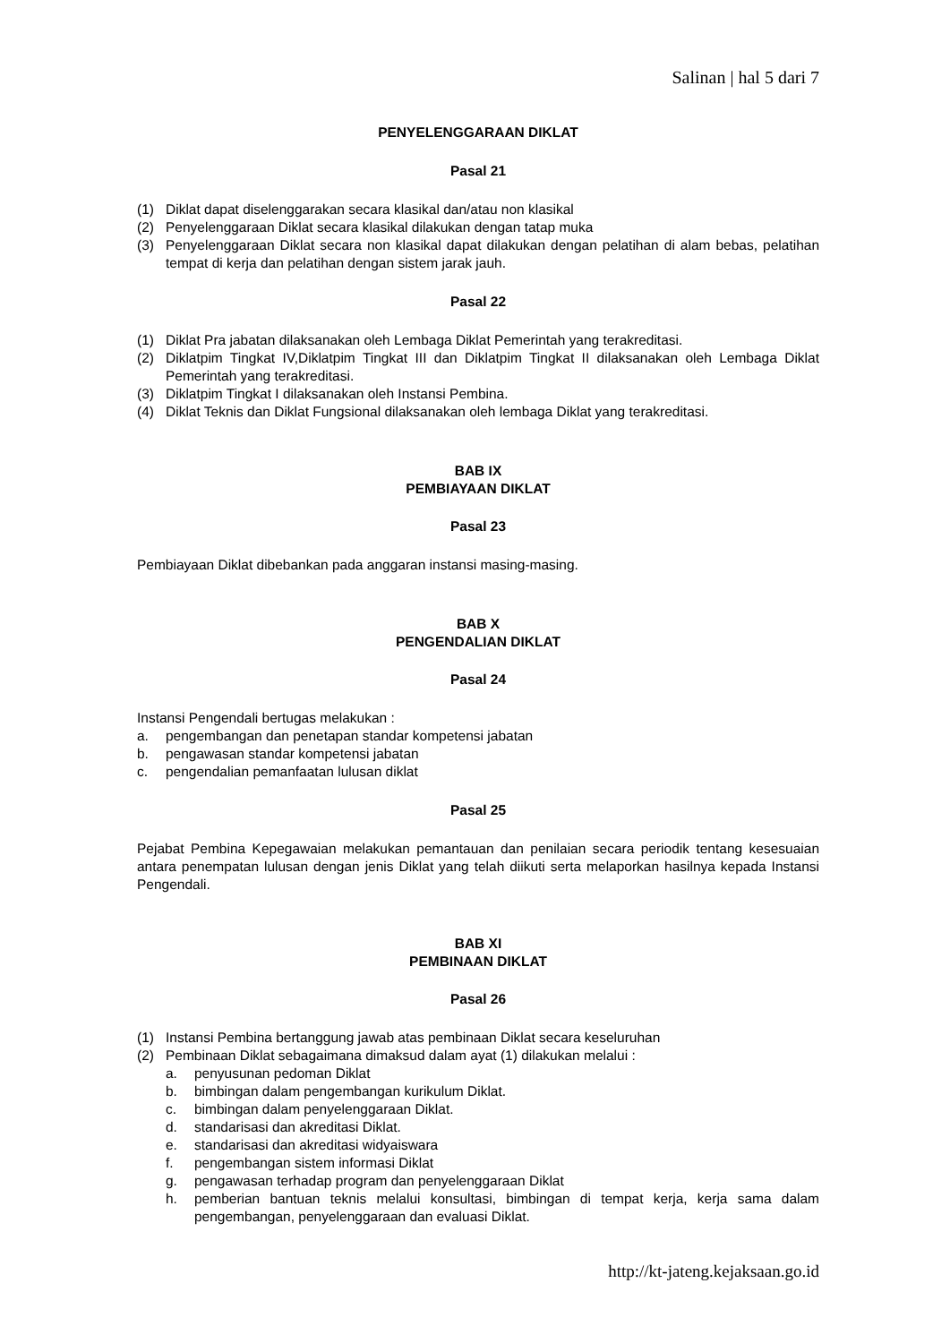Salinan | hal 5 dari 7
PENYELENGGARAAN DIKLAT
Pasal 21
(1) Diklat dapat diselenggarakan secara klasikal dan/atau non klasikal
(2) Penyelenggaraan Diklat secara klasikal dilakukan dengan tatap muka
(3) Penyelenggaraan Diklat secara non klasikal dapat dilakukan dengan pelatihan di alam bebas, pelatihan tempat di kerja dan pelatihan dengan sistem jarak jauh.
Pasal 22
(1) Diklat Pra jabatan dilaksanakan oleh Lembaga Diklat Pemerintah yang terakreditasi.
(2) Diklatpim Tingkat IV,Diklatpim Tingkat III dan Diklatpim Tingkat II dilaksanakan oleh Lembaga Diklat Pemerintah yang terakreditasi.
(3) Diklatpim Tingkat I dilaksanakan oleh Instansi Pembina.
(4) Diklat Teknis dan Diklat Fungsional dilaksanakan oleh lembaga Diklat yang terakreditasi.
BAB IX
PEMBIAYAAN DIKLAT
Pasal 23
Pembiayaan Diklat dibebankan pada anggaran instansi masing-masing.
BAB X
PENGENDALIAN DIKLAT
Pasal 24
Instansi Pengendali bertugas melakukan :
a. pengembangan dan penetapan standar kompetensi jabatan
b. pengawasan standar kompetensi jabatan
c. pengendalian pemanfaatan lulusan diklat
Pasal 25
Pejabat Pembina Kepegawaian melakukan pemantauan dan penilaian secara periodik tentang kesesuaian antara penempatan lulusan dengan jenis Diklat yang telah diikuti serta melaporkan hasilnya kepada Instansi Pengendali.
BAB XI
PEMBINAAN DIKLAT
Pasal 26
(1) Instansi Pembina bertanggung jawab atas pembinaan Diklat secara keseluruhan
(2) Pembinaan Diklat sebagaimana dimaksud dalam ayat (1) dilakukan melalui :
a. penyusunan pedoman Diklat
b. bimbingan dalam pengembangan kurikulum Diklat.
c. bimbingan dalam penyelenggaraan Diklat.
d. standarisasi dan akreditasi Diklat.
e. standarisasi dan akreditasi widyaiswara
f. pengembangan sistem informasi Diklat
g. pengawasan terhadap program dan penyelenggaraan Diklat
h. pemberian bantuan teknis melalui konsultasi, bimbingan di tempat kerja, kerja sama dalam pengembangan, penyelenggaraan dan evaluasi Diklat.
http://kt-jateng.kejaksaan.go.id